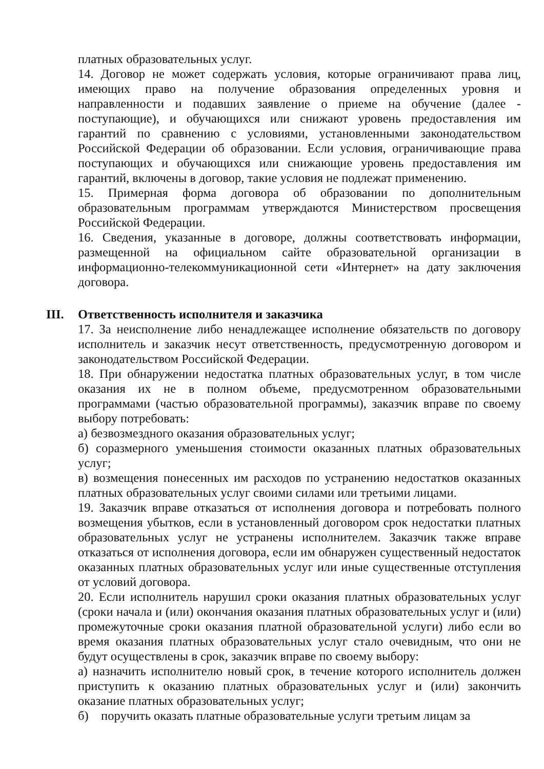платных образовательных услуг.
14. Договор не может содержать условия, которые ограничивают права лиц, имеющих право на получение образования определенных уровня и направленности и подавших заявление о приеме на обучение (далее - поступающие), и обучающихся или снижают уровень предоставления им гарантий по сравнению с условиями, установленными законодательством Российской Федерации об образовании. Если условия, ограничивающие права поступающих и обучающихся или снижающие уровень предоставления им гарантий, включены в договор, такие условия не подлежат применению.
15. Примерная форма договора об образовании по дополнительным образовательным программам утверждаются Министерством просвещения Российской Федерации.
16. Сведения, указанные в договоре, должны соответствовать информации, размещенной на официальном сайте образовательной организации в информационно-телекоммуникационной сети «Интернет» на дату заключения договора.
III. Ответственность исполнителя и заказчика
17. За неисполнение либо ненадлежащее исполнение обязательств по договору исполнитель и заказчик несут ответственность, предусмотренную договором и законодательством Российской Федерации.
18. При обнаружении недостатка платных образовательных услуг, в том числе оказания их не в полном объеме, предусмотренном образовательными программами (частью образовательной программы), заказчик вправе по своему выбору потребовать:
а) безвозмездного оказания образовательных услуг;
б) соразмерного уменьшения стоимости оказанных платных образовательных услуг;
в) возмещения понесенных им расходов по устранению недостатков оказанных платных образовательных услуг своими силами или третьими лицами.
19. Заказчик вправе отказаться от исполнения договора и потребовать полного возмещения убытков, если в установленный договором срок недостатки платных образовательных услуг не устранены исполнителем. Заказчик также вправе отказаться от исполнения договора, если им обнаружен существенный недостаток оказанных платных образовательных услуг или иные существенные отступления от условий договора.
20. Если исполнитель нарушил сроки оказания платных образовательных услуг (сроки начала и (или) окончания оказания платных образовательных услуг и (или) промежуточные сроки оказания платной образовательной услуги) либо если во время оказания платных образовательных услуг стало очевидным, что они не будут осуществлены в срок, заказчик вправе по своему выбору:
а) назначить исполнителю новый срок, в течение которого исполнитель должен приступить к оказанию платных образовательных услуг и (или) закончить оказание платных образовательных услуг;
б) поручить оказать платные образовательные услуги третьим лицам за